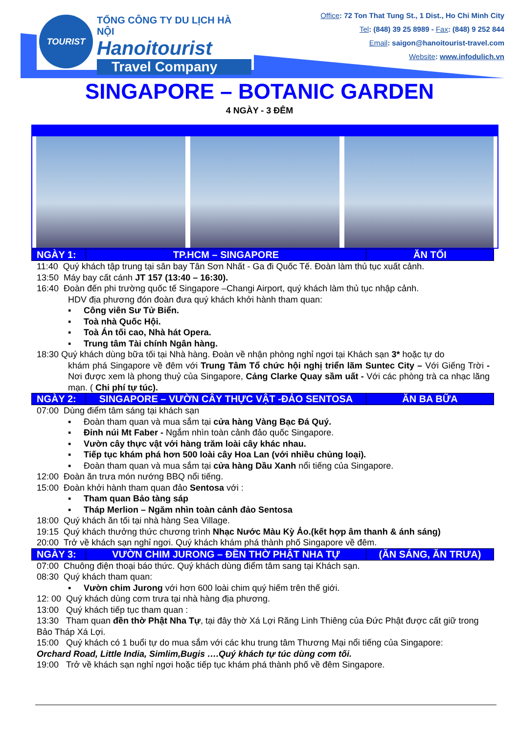TOURIST
TỔNG CÔNG TY DU LỊCH HÀ NỘI
Hanoitourist
Travel Company
Office: 72 Ton That Tung St., 1 Dist., Ho Chi Minh City
Tel: (848) 39 25 8989 - Fax: (848) 9 252 844
Email: saigon@hanoitourist-travel.com
Website: www.infodulich.vn
SINGAPORE – BOTANIC GARDEN
4 NGÀY - 3 ĐÊM
| NGÀY 1: | TP.HCM – SINGAPORE | ĂN TỐI |
| --- | --- | --- |
11:40 Quý khách tập trung tại sân bay Tân Sơn Nhất - Ga đi Quốc Tế. Đoàn làm thủ tục xuất cảnh.
13:50 Máy bay cất cánh JT 157 (13:40 – 16:30).
16:40 Đoàn đến phi trường quốc tế Singapore –Changi Airport, quý khách làm thủ tục nhập cảnh.
HDV địa phương đón đoàn đưa quý khách khởi hành tham quan:
▪ Công viên Sư Tử Biển.
▪ Toà nhà Quốc Hội.
▪ Toà Án tối cao, Nhà hát Opera.
▪ Trung tâm Tài chính Ngân hàng.
18:30 Quý khách dùng bữa tối tại Nhà hàng. Đoàn về nhận phòng nghỉ ngơi tại Khách sạn 3* hoặc tự do
khám phá Singapore về đêm với Trung Tâm Tổ chức hội nghị triển lãm Suntec City – Với Giếng Trời - Nơi được xem là phong thuỷ của Singapore, Cảng Clarke Quay sầm uất - Với các phòng trà ca nhạc lãng mạn. ( Chi phí tự túc).
| NGÀY 2: | SINGAPORE – VƯỜN CÂY THỰC VẬT -ĐẢO SENTOSA | ĂN BA BỮA |
| --- | --- | --- |
07:00 Dùng điểm tâm sáng tại khách sạn
▪ Đoàn tham quan và mua sắm tại cửa hàng Vàng Bạc Đá Quý.
▪ Đỉnh núi Mt Faber - Ngắm nhìn toàn cảnh đảo quốc Singapore.
▪ Vườn cây thực vật với hàng trăm loài cây khác nhau.
▪ Tiếp tục khám phá hơn 500 loài cây Hoa Lan (với nhiều chủng loại).
▪ Đoàn tham quan và mua sắm tại cửa hàng Dầu Xanh nổi tiếng của Singapore.
12:00 Đoàn ăn trưa món nướng BBQ nổi tiếng.
15:00 Đoàn khởi hành tham quan đảo Sentosa với :
▪ Tham quan Bảo tàng sáp
▪ Tháp Merlion – Ngăm nhìn toàn cảnh đảo Sentosa
18:00 Quý khách ăn tối tại nhà hàng Sea Village.
19:15 Quý khách thưởng thức chương trình Nhạc Nước Màu Kỳ Ảo.(kết hợp âm thanh & ánh sáng)
20:00 Trở về khách sạn nghỉ ngơi. Quý khách khám phá thành phố Singapore về đêm.
| NGÀY 3: | VƯỜN CHIM JURONG – ĐỀN THỜ PHẬT NHA TỰ | (ĂN SÁNG, ĂN TRƯA) |
| --- | --- | --- |
07:00 Chuông điện thoại báo thức. Quý khách dùng điểm tâm sang tại Khách sạn.
08:30 Quý khách tham quan:
▪ Vườn chim Jurong với hơn 600 loài chim quý hiếm trên thế giới.
12: 00 Quý khách dùng cơm trưa tại nhà hàng địa phương.
13:00 Quý khách tiếp tục tham quan :
13:30 Tham quan đền thờ Phật Nha Tự, tại đây thờ Xá Lợi Răng Linh Thiêng của Đức Phật được cất giữ trong Bảo Tháp Xá Lợi.
15:00 Quý khách có 1 buổi tự do mua sắm với các khu trung tâm Thương Mại nổi tiếng của Singapore:
Orchard Road, Little India, Simlim,Bugis ….Quý khách tự túc dùng cơm tối.
19:00 Trở về khách sạn nghỉ ngơi hoặc tiếp tục khám phá thành phố về đêm Singapore.